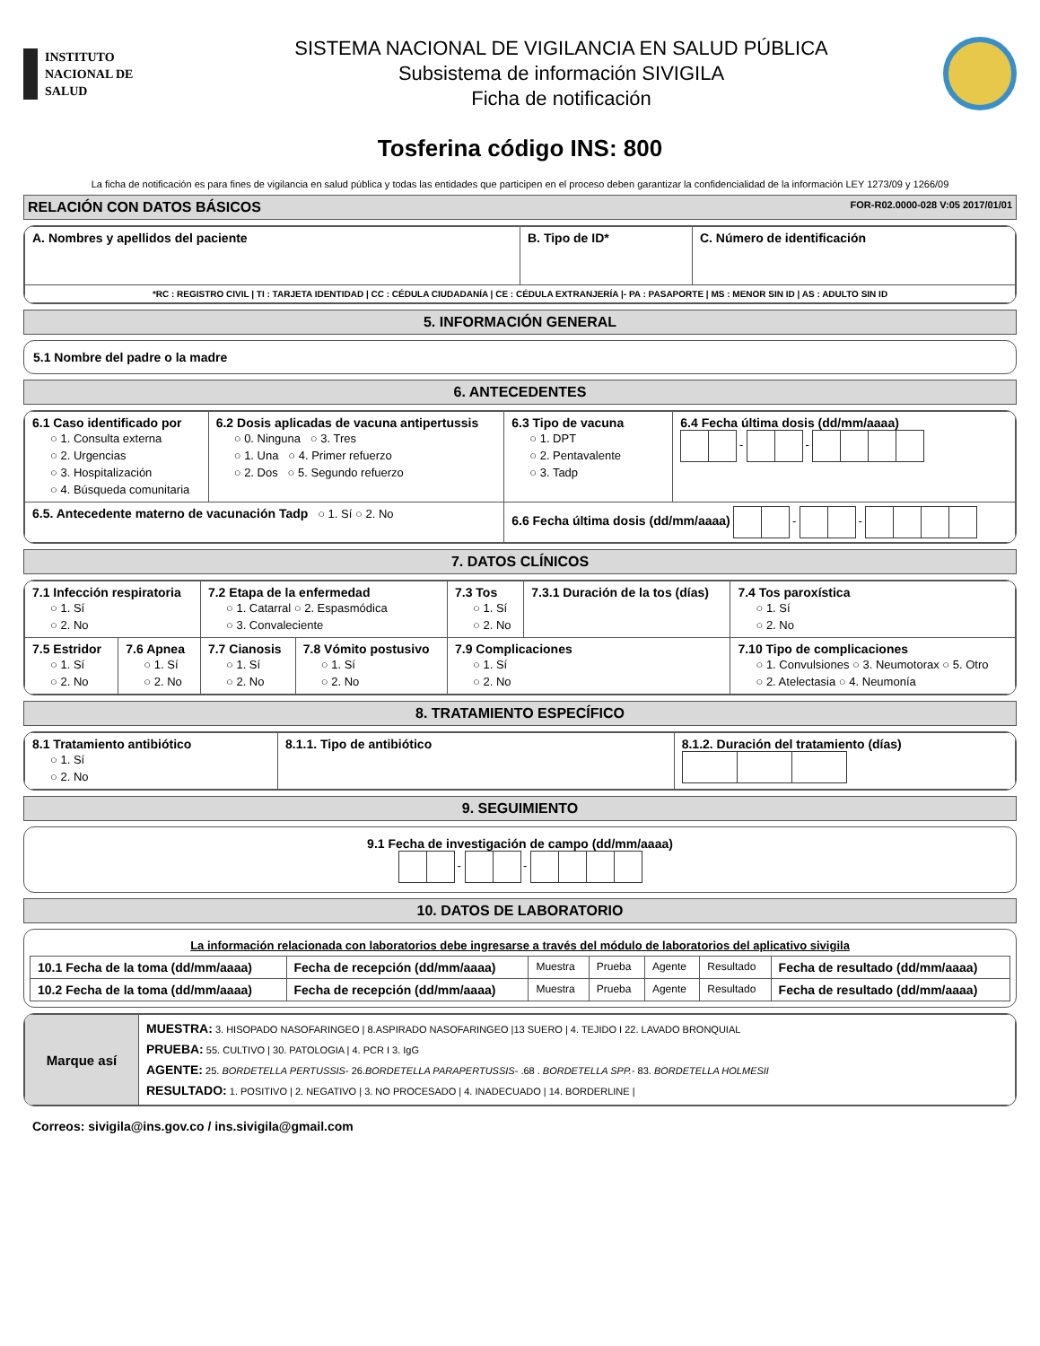INSTITUTO
NACIONAL DE
SALUD
SISTEMA NACIONAL DE VIGILANCIA EN SALUD PÚBLICA
Subsistema de información SIVIGILA
Ficha de notificación
Tosferina código INS: 800
La ficha de notificación es para fines de vigilancia en salud pública y todas las entidades que participen en el proceso deben garantizar la confidencialidad de la información LEY 1273/09 y 1266/09
RELACIÓN CON DATOS BÁSICOS FOR-R02.0000-028 V:05 2017/01/01
| A. Nombres y apellidos del paciente | B. Tipo de ID* | C. Número de identificación |
| *RC : REGISTRO CIVIL / TI : TARJETA IDENTIDAD / CC : CÉDULA CIUDADANÍA / CE : CÉDULA EXTRANJERÍA /- PA : PASAPORTE / MS : MENOR SIN ID / AS : ADULTO SIN ID | | |
5. INFORMACIÓN GENERAL
5.1 Nombre del padre o la madre
6. ANTECEDENTES
| 6.1 Caso identificado por ○ 1. Consulta externa ○ 2. Urgencias ○ 3. Hospitalización ○ 4. Búsqueda comunitaria | 6.2 Dosis aplicadas de vacuna antipertussis ○ 0. Ninguna ○ 3. Tres ○ 1. Una ○ 4. Primer refuerzo ○ 2. Dos ○ 5. Segundo refuerzo | 6.3 Tipo de vacuna ○ 1. DPT ○ 2. Pentavalente ○ 3. Tadp | 6.4 Fecha última dosis (dd/mm/aaaa) - - |
| 6.5. Antecedente materno de vacunación Tadp ○ 1. Sí ○ 2. No | | 6.6 Fecha última dosis (dd/mm/aaaa) - - | |
7. DATOS CLÍNICOS
| 7.1 Infección respiratoria ○ 1. Sí ○ 2. No | | 7.2 Etapa de la enfermedad ○ 1. Catarral ○ 2. Espasmódica ○ 3. Convaleciente | | 7.3 Tos ○ 1. Sí ○ 2. No | 7.3.1 Duración de la tos (días) | 7.4 Tos paroxística ○ 1. Sí ○ 2. No |
| 7.5 Estridor ○ 1. Sí ○ 2. No | 7.6 Apnea ○ 1. Sí ○ 2. No | 7.7 Cianosis ○ 1. Sí ○ 2. No | 7.8 Vómito postusivo ○ 1. Sí ○ 2. No | 7.9 Complicaciones ○ 1. Sí ○ 2. No | | 7.10 Tipo de complicaciones ○ 1. Convulsiones ○ 3. Neumotorax ○ 5. Otro ○ 2. Atelectasia ○ 4. Neumonía |
8. TRATAMIENTO ESPECÍFICO
| 8.1 Tratamiento antibiótico ○ 1. Sí ○ 2. No | 8.1.1. Tipo de antibiótico | 8.1.2. Duración del tratamiento (días) |
9. SEGUIMIENTO
9.1 Fecha de investigación de campo (dd/mm/aaaa)
- -
10. DATOS DE LABORATORIO
La información relacionada con laboratorios debe ingresarse a través del módulo de laboratorios del aplicativo sivigila
| 10.1 Fecha de la toma (dd/mm/aaaa) | Fecha de recepción (dd/mm/aaaa) | Muestra | Prueba | Agente | Resultado | Fecha de resultado (dd/mm/aaaa) |
| 10.2 Fecha de la toma (dd/mm/aaaa) | Fecha de recepción (dd/mm/aaaa) | Muestra | Prueba | Agente | Resultado | Fecha de resultado (dd/mm/aaaa) |
| Marque así | MUESTRA: 3. HISOPADO NASOFARINGEO / 8.ASPIRADO NASOFARINGEO /13 SUERO / 4. TEJIDO I 22. LAVADO BRONQUIAL PRUEBA: 55. CULTIVO / 30. PATOLOGIA / 4. PCR I 3. IgG AGENTE: 25. BORDETELLA PERTUSSIS - 26. BORDETELLA PARAPERTUSSIS - .68 . BORDETELLA SPP. - 83. BORDETELLA HOLMESII RESULTADO: 1. POSITIVO / 2. NEGATIVO / 3. NO PROCESADO / 4. INADECUADO / 14. BORDERLINE / |
Correos: sivigila@ins.gov.co / ins.sivigila@gmail.com